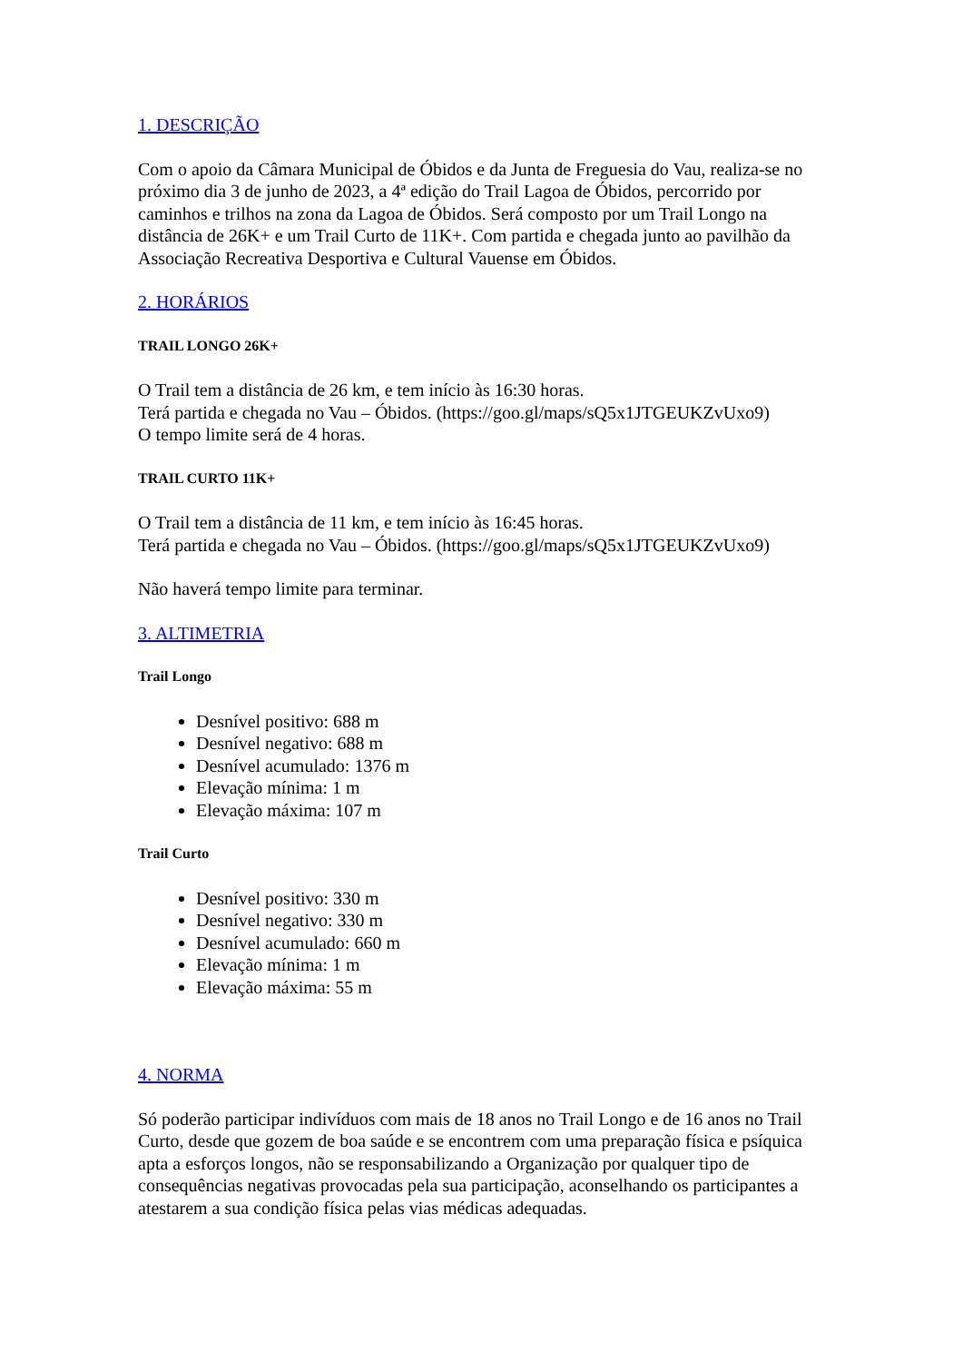1. DESCRIÇÃO
Com o apoio da Câmara Municipal de Óbidos e da Junta de Freguesia do Vau, realiza-se no próximo dia 3 de junho de 2023, a 4ª edição do Trail Lagoa de Óbidos, percorrido por caminhos e trilhos na zona da Lagoa de Óbidos. Será composto por um Trail Longo na distância de 26K+ e um Trail Curto de 11K+. Com partida e chegada junto ao pavilhão da Associação Recreativa Desportiva e Cultural Vauense em Óbidos.
2. HORÁRIOS
TRAIL LONGO 26K+
O Trail tem a distância de 26 km, e tem início às 16:30 horas.
Terá partida e chegada no Vau – Óbidos. (https://goo.gl/maps/sQ5x1JTGEUKZvUxo9)
O tempo limite será de 4 horas.
TRAIL CURTO 11K+
O Trail tem a distância de 11 km, e tem início às 16:45 horas.
Terá partida e chegada no Vau – Óbidos. (https://goo.gl/maps/sQ5x1JTGEUKZvUxo9)
Não haverá tempo limite para terminar.
3. ALTIMETRIA
Trail Longo
Desnível positivo: 688 m
Desnível negativo: 688 m
Desnível acumulado: 1376 m
Elevação mínima: 1 m
Elevação máxima: 107 m
Trail Curto
Desnível positivo: 330 m
Desnível negativo: 330 m
Desnível acumulado: 660 m
Elevação mínima: 1 m
Elevação máxima: 55 m
4. NORMA
Só poderão participar indivíduos com mais de 18 anos no Trail Longo e de 16 anos no Trail Curto, desde que gozem de boa saúde e se encontrem com uma preparação física e psíquica apta a esforços longos, não se responsabilizando a Organização por qualquer tipo de consequências negativas provocadas pela sua participação, aconselhando os participantes a atestarem a sua condição física pelas vias médicas adequadas.